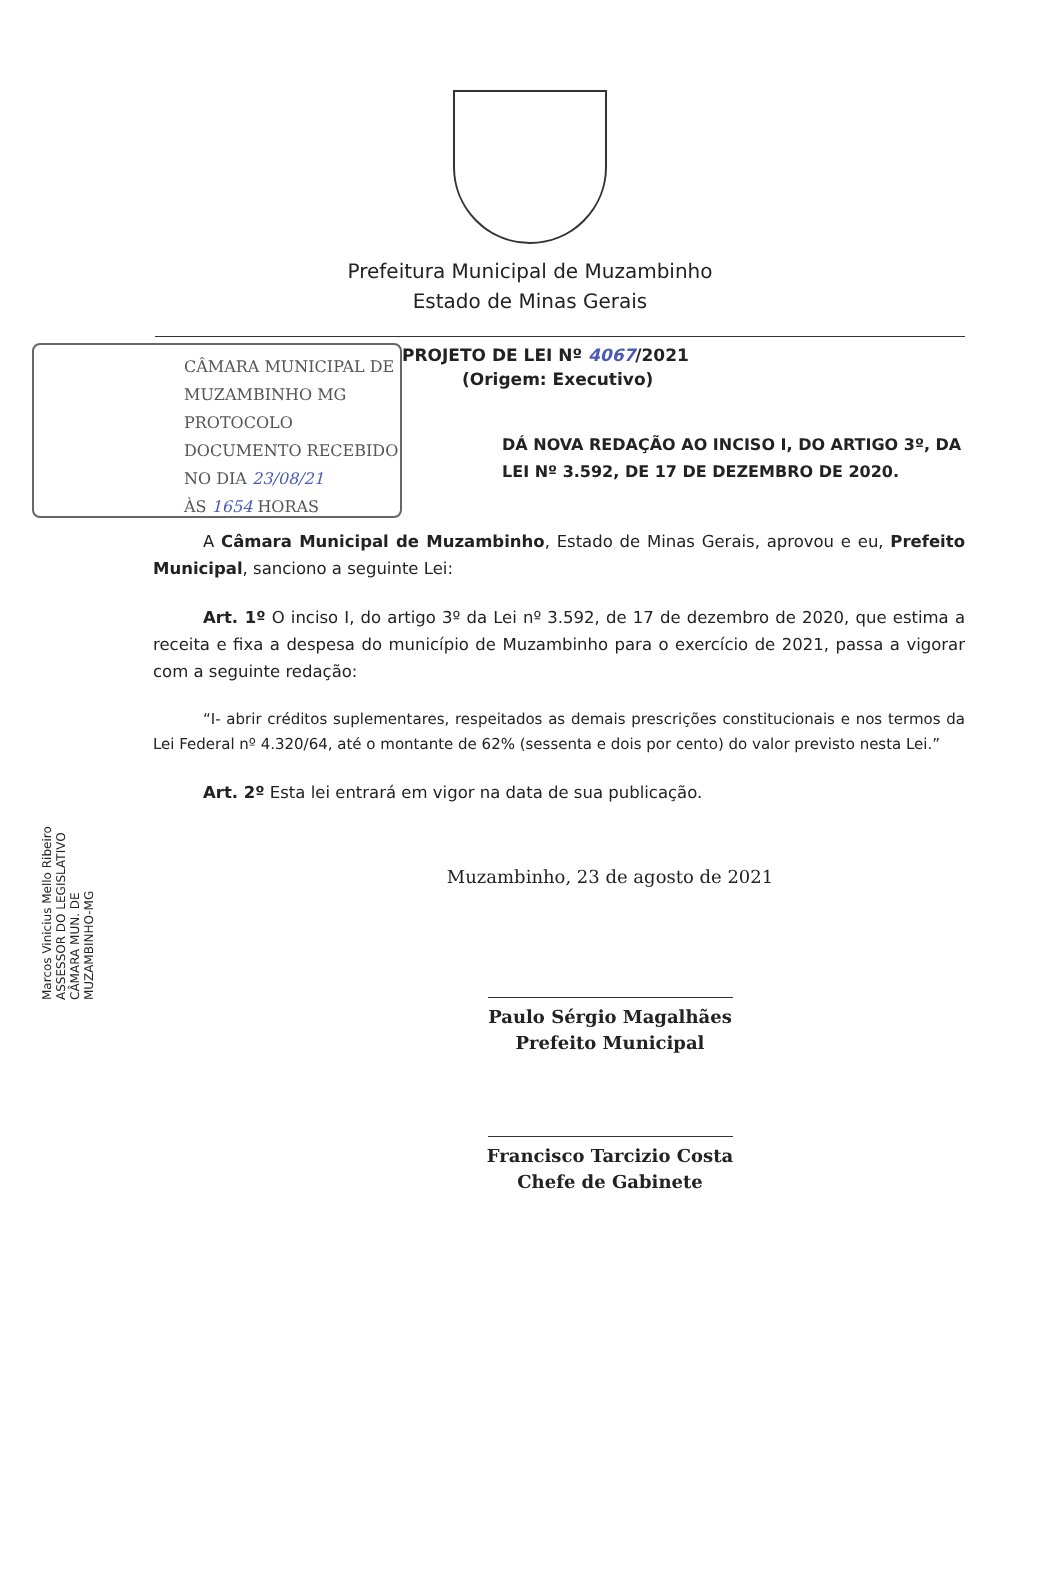Prefeitura Municipal de Muzambinho
Estado de Minas Gerais
CÂMARA MUNICIPAL DE
MUZAMBINHO MG
PROTOCOLO
DOCUMENTO RECEBIDO
NO DIA 23/08/21
ÀS 1654 HORAS
PROJETO DE LEI Nº 4067/2021
(Origem: Executivo)
DÁ NOVA REDAÇÃO AO INCISO I, DO ARTIGO 3º, DA LEI Nº 3.592, DE 17 DE DEZEMBRO DE 2020.
Marcos Vinicius Mello Ribeiro ASSESSOR DO LEGISLATIVO CÂMARA MUN. DE MUZAMBINHO-MG
A Câmara Municipal de Muzambinho, Estado de Minas Gerais, aprovou e eu, Prefeito Municipal, sanciono a seguinte Lei:
Art. 1º O inciso I, do artigo 3º da Lei nº 3.592, de 17 de dezembro de 2020, que estima a receita e fixa a despesa do município de Muzambinho para o exercício de 2021, passa a vigorar com a seguinte redação:
“I- abrir créditos suplementares, respeitados as demais prescrições constitucionais e nos termos da Lei Federal nº 4.320/64, até o montante de 62% (sessenta e dois por cento) do valor previsto nesta Lei.”
Art. 2º Esta lei entrará em vigor na data de sua publicação.
Muzambinho, 23 de agosto de 2021
Paulo Sérgio Magalhães
Prefeito Municipal
Francisco Tarcizio Costa
Chefe de Gabinete